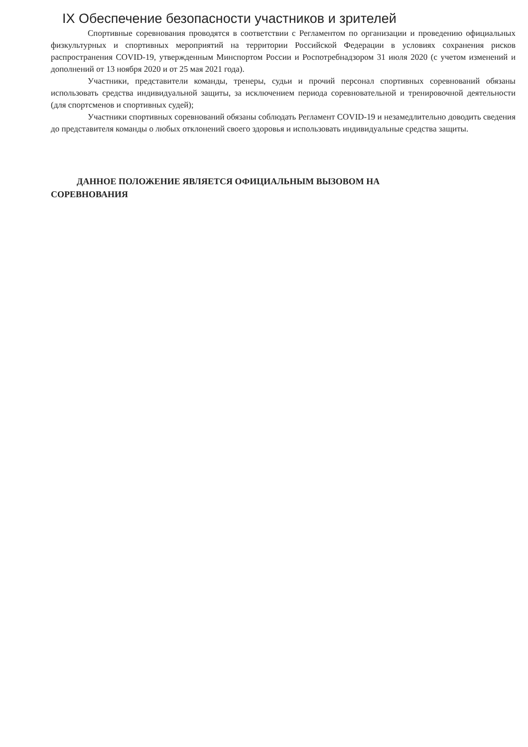IX Обеспечение безопасности участников и зрителей
Спортивные соревнования проводятся в соответствии с Регламентом по организации и проведению официальных физкультурных и спортивных мероприятий на территории Российской Федерации в условиях сохранения рисков распространения COVID-19, утвержденным Минспортом России и Роспотребнадзором 31 июля 2020 (с учетом изменений и дополнений от 13 ноября 2020 и от 25 мая 2021 года).
Участники, представители команды, тренеры, судьи и прочий персонал спортивных соревнований обязаны использовать средства индивидуальной защиты, за исключением периода соревновательной и тренировочной деятельности (для спортсменов и спортивных судей);
Участники спортивных соревнований обязаны соблюдать Регламент COVID-19 и незамедлительно доводить сведения до представителя команды о любых отклонений своего здоровья и использовать индивидуальные средства защиты.
ДАННОЕ ПОЛОЖЕНИЕ ЯВЛЯЕТСЯ ОФИЦИАЛЬНЫМ ВЫЗОВОМ НА
СОРЕВНОВАНИЯ